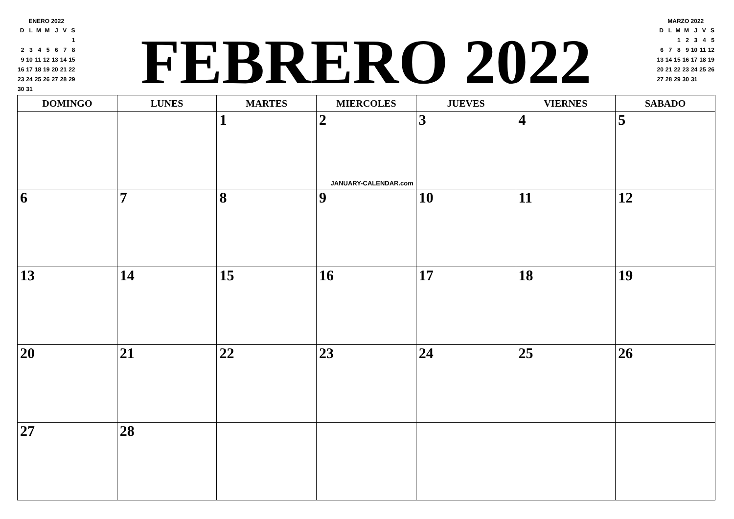ENERO 2022
| D | L | M | M | J | V | S |
| --- | --- | --- | --- | --- | --- | --- |
| | | | | | | 1 |
| 2 | 3 | 4 | 5 | 6 | 7 | 8 |
| 9 | 10 | 11 | 12 | 13 | 14 | 15 |
| 16 | 17 | 18 | 19 | 20 | 21 | 22 |
| 23 | 24 | 25 | 26 | 27 | 28 | 29 |
| 30 | 31 | | | | | |
FEBRERO 2022
MARZO 2022
| D | L | M | M | J | V | S |
| --- | --- | --- | --- | --- | --- | --- |
| | | 1 | 2 | 3 | 4 | 5 |
| 6 | 7 | 8 | 9 | 10 | 11 | 12 |
| 13 | 14 | 15 | 16 | 17 | 18 | 19 |
| 20 | 21 | 22 | 23 | 24 | 25 | 26 |
| 27 | 28 | 29 | 30 | 31 | | |
| DOMINGO | LUNES | MARTES | MIERCOLES | JUEVES | VIERNES | SABADO |
| --- | --- | --- | --- | --- | --- | --- |
| | | 1 | 2 JANUARY-CALENDAR.com | 3 | 4 | 5 |
| 6 | 7 | 8 | 9 | 10 | 11 | 12 |
| 13 | 14 | 15 | 16 | 17 | 18 | 19 |
| 20 | 21 | 22 | 23 | 24 | 25 | 26 |
| 27 | 28 | | | | | |